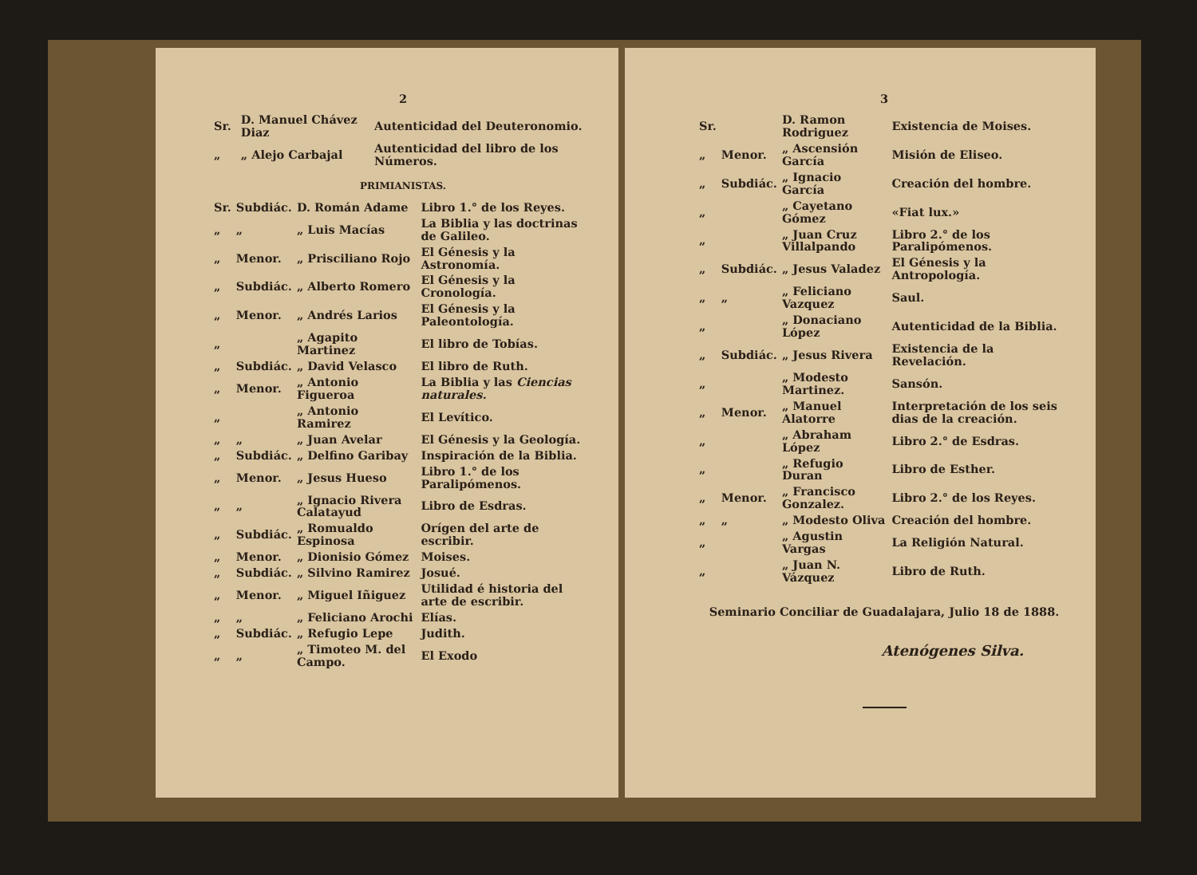2
| Sr. | | D. Manuel Chávez Diaz | Autenticidad del Deuteronomio. |
| „ | | „ Alejo Carbajal | Autenticidad del libro de los Números. |
PRIMIANISTAS.
| Sr. | Subdiác. | D. Román Adame | Libro 1.° de los Reyes. |
| „ | „ | „ Luis Macías | La Biblia y las doctrinas de Galileo. |
| „ | Menor. | „ Prisciliano Rojo | El Génesis y la Astronomía. |
| „ | Subdiác. | „ Alberto Romero | El Génesis y la Cronología. |
| „ | Menor. | „ Andrés Larios | El Génesis y la Paleontología. |
| „ | | „ Agapito Martinez | El libro de Tobías. |
| „ | Subdiác. | „ David Velasco | El libro de Ruth. |
| „ | Menor. | „ Antonio Figueroa | La Biblia y las Ciencias naturales. |
| „ | | „ Antonio Ramirez | El Levítico. |
| „ | „ | „ Juan Avelar | El Génesis y la Geología. |
| „ | Subdiác. | „ Delfino Garibay | Inspiración de la Biblia. |
| „ | Menor. | „ Jesus Hueso | Libro 1.° de los Paralipómenos. |
| „ | „ | „ Ignacio Rivera Calatayud | Libro de Esdras. |
| „ | Subdiác. | „ Romualdo Espinosa | Orígen del arte de escribir. |
| „ | Menor. | „ Dionisio Gómez | Moises. |
| „ | Subdiác. | „ Silvino Ramirez | Josué. |
| „ | Menor. | „ Miguel Iñiguez | Utilidad é historia del arte de escribir. |
| „ | „ | „ Feliciano Arochi | Elías. |
| „ | Subdiác. | „ Refugio Lepe | Judith. |
| „ | „ | „ Timoteo M. del Campo. | El Exodo |
3
| Sr. | | D. Ramon Rodriguez | Existencia de Moises. |
| „ | Menor. | „ Ascensión García | Misión de Eliseo. |
| „ | Subdiác. | „ Ignacio García | Creación del hombre. |
| „ | | „ Cayetano Gómez | «Fiat lux.» |
| „ | | „ Juan Cruz Villalpando | Libro 2.° de los Paralipómenos. |
| „ | Subdiác. | „ Jesus Valadez | El Génesis y la Antropología. |
| „ | „ | „ Feliciano Vazquez | Saul. |
| „ | | „ Donaciano López | Autenticidad de la Biblia. |
| „ | Subdiác. | „ Jesus Rivera | Existencia de la Revelación. |
| „ | | „ Modesto Martinez. | Sansón. |
| „ | Menor. | „ Manuel Alatorre | Interpretación de los seis dias de la creación. |
| „ | | „ Abraham López | Libro 2.° de Esdras. |
| „ | | „ Refugio Duran | Libro de Esther. |
| „ | Menor. | „ Francisco Gonzalez. | Libro 2.° de los Reyes. |
| „ | „ | „ Modesto Oliva | Creación del hombre. |
| „ | | „ Agustin Vargas | La Religión Natural. |
| „ | | „ Juan N. Vázquez | Libro de Ruth. |
Seminario Conciliar de Guadalajara, Julio 18 de 1888.
Atenógenes Silva.